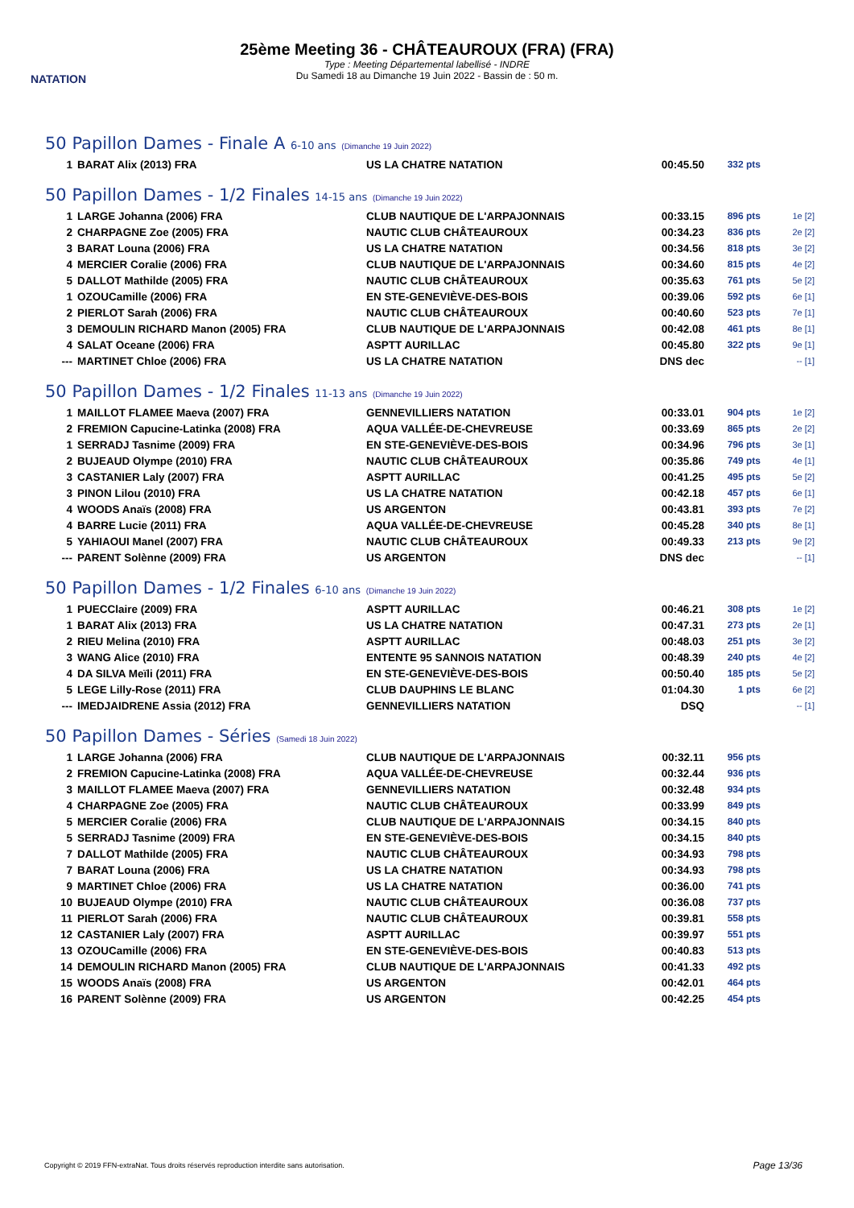NATATION
25ème Meeting 36 - CHÂTEAUROUX (FRA) (FRA)
Type : Meeting Départemental labellisé - INDRE
Du Samedi 18 au Dimanche 19 Juin 2022 - Bassin de : 50 m.
50 Papillon Dames - Finale A 6-10 ans (Dimanche 19 Juin 2022)
| 1 | BARAT Alix (2013) FRA | US LA CHATRE NATATION | 00:45.50 | 332 pts | |
50 Papillon Dames - 1/2 Finales 14-15 ans (Dimanche 19 Juin 2022)
| 1 | LARGE Johanna (2006) FRA | CLUB NAUTIQUE DE L'ARPAJONNAIS | 00:33.15 | 896 pts | 1e [2] |
| 2 | CHARPAGNE Zoe (2005) FRA | NAUTIC CLUB CHÂTEAUROUX | 00:34.23 | 836 pts | 2e [2] |
| 3 | BARAT Louna (2006) FRA | US LA CHATRE NATATION | 00:34.56 | 818 pts | 3e [2] |
| 4 | MERCIER Coralie (2006) FRA | CLUB NAUTIQUE DE L'ARPAJONNAIS | 00:34.60 | 815 pts | 4e [2] |
| 5 | DALLOT Mathilde (2005) FRA | NAUTIC CLUB CHÂTEAUROUX | 00:35.63 | 761 pts | 5e [2] |
| 1 | OZOUCamille (2006) FRA | EN STE-GENEVIÈVE-DES-BOIS | 00:39.06 | 592 pts | 6e [1] |
| 2 | PIERLOT Sarah (2006) FRA | NAUTIC CLUB CHÂTEAUROUX | 00:40.60 | 523 pts | 7e [1] |
| 3 | DEMOULIN RICHARD Manon (2005) FRA | CLUB NAUTIQUE DE L'ARPAJONNAIS | 00:42.08 | 461 pts | 8e [1] |
| 4 | SALAT Oceane (2006) FRA | ASPTT AURILLAC | 00:45.80 | 322 pts | 9e [1] |
| --- | MARTINET Chloe (2006) FRA | US LA CHATRE NATATION | DNS dec | | -- [1] |
50 Papillon Dames - 1/2 Finales 11-13 ans (Dimanche 19 Juin 2022)
| 1 | MAILLOT FLAMEE Maeva (2007) FRA | GENNEVILLIERS NATATION | 00:33.01 | 904 pts | 1e [2] |
| 2 | FREMION Capucine-Latinka (2008) FRA | AQUA VALLÉE-DE-CHEVREUSE | 00:33.69 | 865 pts | 2e [2] |
| 1 | SERRADJ Tasnime (2009) FRA | EN STE-GENEVIÈVE-DES-BOIS | 00:34.96 | 796 pts | 3e [1] |
| 2 | BUJEAUD Olympe (2010) FRA | NAUTIC CLUB CHÂTEAUROUX | 00:35.86 | 749 pts | 4e [1] |
| 3 | CASTANIER Laly (2007) FRA | ASPTT AURILLAC | 00:41.25 | 495 pts | 5e [2] |
| 3 | PINON Lilou (2010) FRA | US LA CHATRE NATATION | 00:42.18 | 457 pts | 6e [1] |
| 4 | WOODS Anaïs (2008) FRA | US ARGENTON | 00:43.81 | 393 pts | 7e [2] |
| 4 | BARRE Lucie (2011) FRA | AQUA VALLÉE-DE-CHEVREUSE | 00:45.28 | 340 pts | 8e [1] |
| 5 | YAHIAOUI Manel (2007) FRA | NAUTIC CLUB CHÂTEAUROUX | 00:49.33 | 213 pts | 9e [2] |
| --- | PARENT Solènne (2009) FRA | US ARGENTON | DNS dec | | -- [1] |
50 Papillon Dames - 1/2 Finales 6-10 ans (Dimanche 19 Juin 2022)
| 1 | PUECClaire (2009) FRA | ASPTT AURILLAC | 00:46.21 | 308 pts | 1e [2] |
| 1 | BARAT Alix (2013) FRA | US LA CHATRE NATATION | 00:47.31 | 273 pts | 2e [1] |
| 2 | RIEU Melina (2010) FRA | ASPTT AURILLAC | 00:48.03 | 251 pts | 3e [2] |
| 3 | WANG Alice (2010) FRA | ENTENTE 95 SANNOIS NATATION | 00:48.39 | 240 pts | 4e [2] |
| 4 | DA SILVA Meïli (2011) FRA | EN STE-GENEVIÈVE-DES-BOIS | 00:50.40 | 185 pts | 5e [2] |
| 5 | LEGE Lilly-Rose (2011) FRA | CLUB DAUPHINS LE BLANC | 01:04.30 | 1 pts | 6e [2] |
| --- | IMEDJAIDRENE Assia (2012) FRA | GENNEVILLIERS NATATION | DSQ | | -- [1] |
50 Papillon Dames - Séries (Samedi 18 Juin 2022)
| 1 | LARGE Johanna (2006) FRA | CLUB NAUTIQUE DE L'ARPAJONNAIS | 00:32.11 | 956 pts | |
| 2 | FREMION Capucine-Latinka (2008) FRA | AQUA VALLÉE-DE-CHEVREUSE | 00:32.44 | 936 pts | |
| 3 | MAILLOT FLAMEE Maeva (2007) FRA | GENNEVILLIERS NATATION | 00:32.48 | 934 pts | |
| 4 | CHARPAGNE Zoe (2005) FRA | NAUTIC CLUB CHÂTEAUROUX | 00:33.99 | 849 pts | |
| 5 | MERCIER Coralie (2006) FRA | CLUB NAUTIQUE DE L'ARPAJONNAIS | 00:34.15 | 840 pts | |
| 5 | SERRADJ Tasnime (2009) FRA | EN STE-GENEVIÈVE-DES-BOIS | 00:34.15 | 840 pts | |
| 7 | DALLOT Mathilde (2005) FRA | NAUTIC CLUB CHÂTEAUROUX | 00:34.93 | 798 pts | |
| 7 | BARAT Louna (2006) FRA | US LA CHATRE NATATION | 00:34.93 | 798 pts | |
| 9 | MARTINET Chloe (2006) FRA | US LA CHATRE NATATION | 00:36.00 | 741 pts | |
| 10 | BUJEAUD Olympe (2010) FRA | NAUTIC CLUB CHÂTEAUROUX | 00:36.08 | 737 pts | |
| 11 | PIERLOT Sarah (2006) FRA | NAUTIC CLUB CHÂTEAUROUX | 00:39.81 | 558 pts | |
| 12 | CASTANIER Laly (2007) FRA | ASPTT AURILLAC | 00:39.97 | 551 pts | |
| 13 | OZOUCamille (2006) FRA | EN STE-GENEVIÈVE-DES-BOIS | 00:40.83 | 513 pts | |
| 14 | DEMOULIN RICHARD Manon (2005) FRA | CLUB NAUTIQUE DE L'ARPAJONNAIS | 00:41.33 | 492 pts | |
| 15 | WOODS Anaïs (2008) FRA | US ARGENTON | 00:42.01 | 464 pts | |
| 16 | PARENT Solènne (2009) FRA | US ARGENTON | 00:42.25 | 454 pts | |
Copyright © 2019 FFN-extraNat. Tous droits réservés reproduction interdite sans autorisation.
Page 13/36